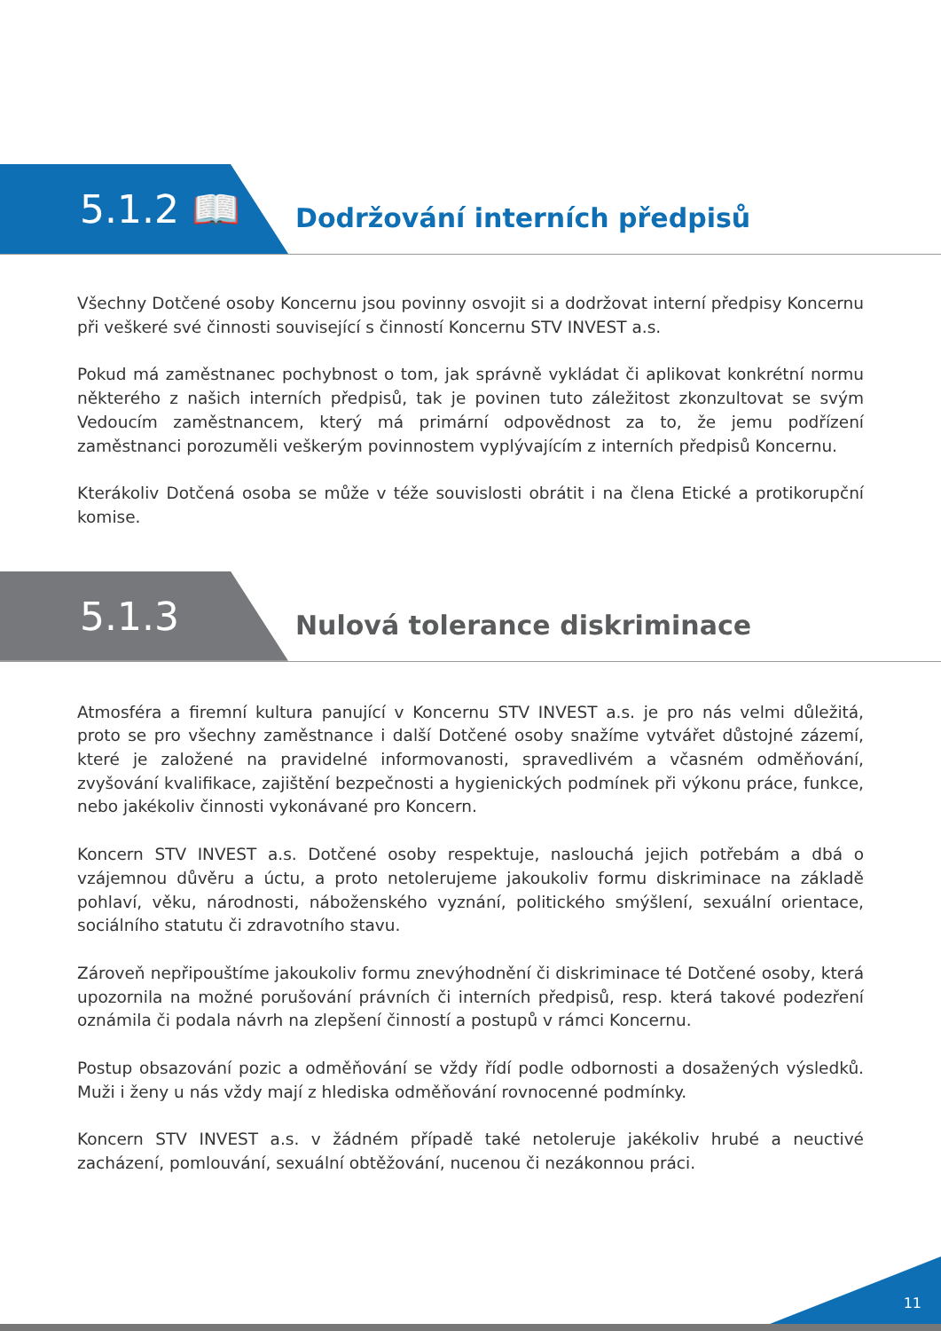5.1.2 📖
Dodržování interních předpisů
Všechny Dotčené osoby Koncernu jsou povinny osvojit si a dodržovat interní předpisy Koncernu při veškeré své činnosti související s činností Koncernu STV INVEST a.s.
Pokud má zaměstnanec pochybnost o tom, jak správně vykládat či aplikovat konkrétní normu některého z našich interních předpisů, tak je povinen tuto záležitost zkonzultovat se svým Vedoucím zaměstnancem, který má primární odpovědnost za to, že jemu podřízení zaměstnanci porozuměli veškerým povinnostem vyplývajícím z interních předpisů Koncernu.
Kterákoliv Dotčená osoba se může v téže souvislosti obrátit i na člena Etické a protikorupční komise.
5.1.3
Nulová tolerance diskriminace
Atmosféra a firemní kultura panující v Koncernu STV INVEST a.s. je pro nás velmi důležitá, proto se pro všechny zaměstnance i další Dotčené osoby snažíme vytvářet důstojné zázemí, které je založené na pravidelné informovanosti, spravedlivém a včasném odměňování, zvyšování kvalifikace, zajištění bezpečnosti a hygienických podmínek při výkonu práce, funkce, nebo jakékoliv činnosti vykonávané pro Koncern.
Koncern STV INVEST a.s. Dotčené osoby respektuje, naslouchá jejich potřebám a dbá o vzájemnou důvěru a úctu, a proto netolerujeme jakoukoliv formu diskriminace na základě pohlaví, věku, národnosti, náboženského vyznání, politického smýšlení, sexuální orientace, sociálního statutu či zdravotního stavu.
Zároveň nepřipouštíme jakoukoliv formu znevýhodnění či diskriminace té Dotčené osoby, která upozornila na možné porušování právních či interních předpisů, resp. která takové podezření oznámila či podala návrh na zlepšení činností a postupů v rámci Koncernu.
Postup obsazování pozic a odměňování se vždy řídí podle odbornosti a dosažených výsledků. Muži i ženy u nás vždy mají z hlediska odměňování rovnocenné podmínky.
Koncern STV INVEST a.s. v žádném případě také netoleruje jakékoliv hrubé a neuctivé zacházení, pomlouvání, sexuální obtěžování, nucenou či nezákonnou práci.
11